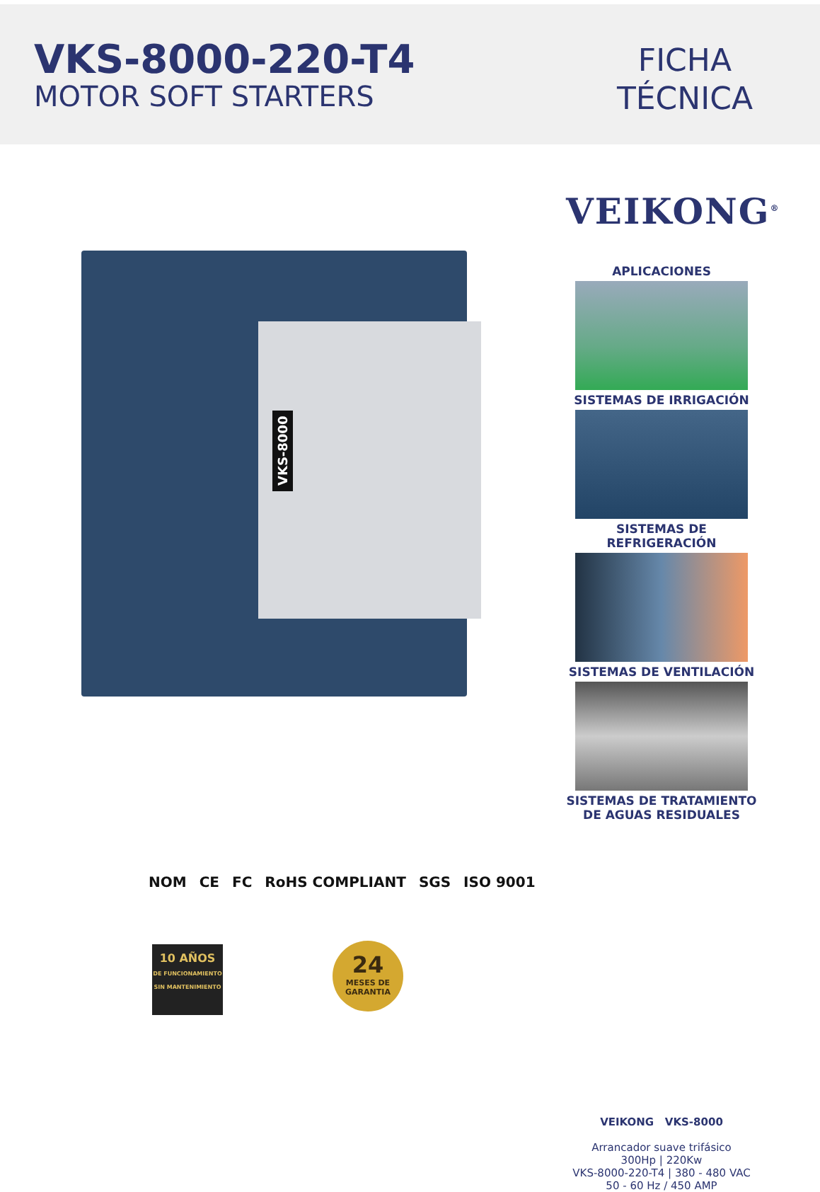VKS-8000-220-T4
MOTOR SOFT STARTERS
FICHA
TÉCNICA
VKS-8000
NOM CE FC RoHS COMPLIANT SGS ISO 9001
10 AÑOS
DE FUNCIONAMIENTO
SIN MANTENIMIENTO
24
MESES DE
GARANTIA
VEIKONG<sup>®</sup>
APLICACIONES
SISTEMAS DE IRRIGACIÓN
SISTEMAS DE REFRIGERACIÓN
SISTEMAS DE VENTILACIÓN
SISTEMAS DE TRATAMIENTO
DE AGUAS RESIDUALES
VEIKONG VKS-8000
Arrancador suave trifásico
300Hp | 220Kw
VKS-8000-220-T4 | 380 - 480 VAC
50 - 60 Hz / 450 AMP